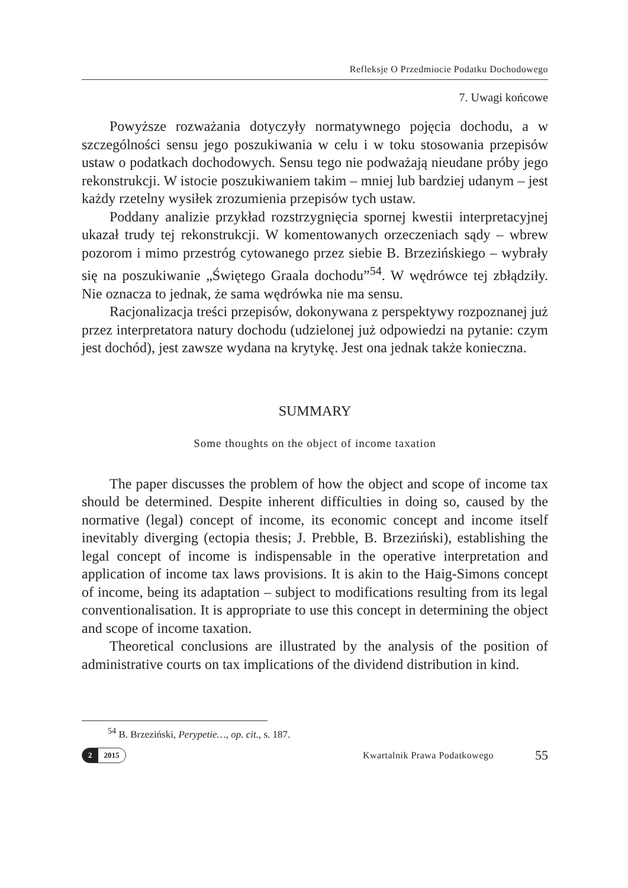Refleksje O Przedmiocie Podatku Dochodowego
7. Uwagi końcowe
Powyższe rozważania dotyczyły normatywnego pojęcia dochodu, a w szczególności sensu jego poszukiwania w celu i w toku stosowania przepisów ustaw o podatkach dochodowych. Sensu tego nie podważają nieudane próby jego rekonstrukcji. W istocie poszukiwaniem takim – mniej lub bardziej udanym – jest każdy rzetelny wysiłek zrozumienia przepisów tych ustaw.
Poddany analizie przykład rozstrzygnięcia spornej kwestii interpretacyjnej ukazał trudy tej rekonstrukcji. W komentowanych orzeczeniach sądy – wbrew pozorom i mimo przestróg cytowanego przez siebie B. Brzezińskiego – wybrały się na poszukiwanie „Świętego Graala dochodu”<sup>54</sup>. W wędrówce tej zbłądziły. Nie oznacza to jednak, że sama wędrówka nie ma sensu.
Racjonalizacja treści przepisów, dokonywana z perspektywy rozpoznanej już przez interpretatora natury dochodu (udzielonej już odpowiedzi na pytanie: czym jest dochód), jest zawsze wydana na krytykę. Jest ona jednak także konieczna.
SUMMARY
Some thoughts on the object of income taxation
The paper discusses the problem of how the object and scope of income tax should be determined. Despite inherent difficulties in doing so, caused by the normative (legal) concept of income, its economic concept and income itself inevitably diverging (ectopia thesis; J. Prebble, B. Brzeziński), establishing the legal concept of income is indispensable in the operative interpretation and application of income tax laws provisions. It is akin to the Haig-Simons concept of income, being its adaptation – subject to modifications resulting from its legal conventionalisation. It is appropriate to use this concept in determining the object and scope of income taxation.
Theoretical conclusions are illustrated by the analysis of the position of administrative courts on tax implications of the dividend distribution in kind.
<sup>54</sup> B. Brzeziński, Perypetie…, op. cit., s. 187.
2 2015
Kwartalnik Prawa Podatkowego
55